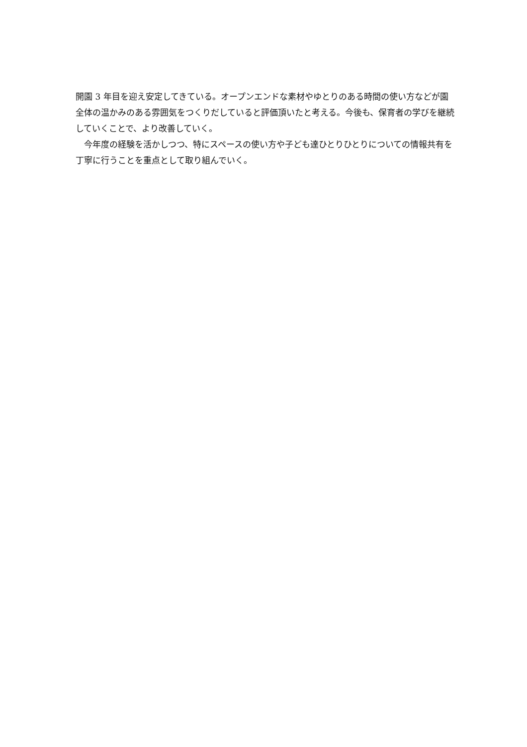開園 3 年目を迎え安定してきている。オープンエンドな素材やゆとりのある時間の使い方などが園全体の温かみのある雰囲気をつくりだしていると評価頂いたと考える。今後も、保育者の学びを継続していくことで、より改善していく。
　今年度の経験を活かしつつ、特にスペースの使い方や子ども達ひとりひとりについての情報共有を丁寧に行うことを重点として取り組んでいく。